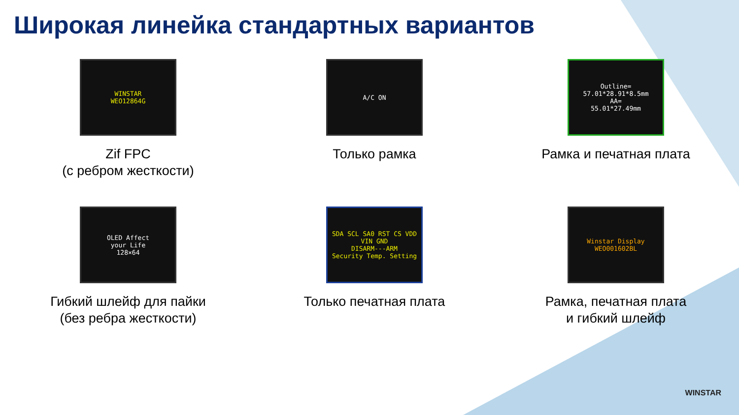Широкая линейка стандартных вариантов
WINSTAR
WEO12864G
Zif FPC
(с ребром жесткости)
A/C ON
Только рамка
Outline=
57.01*28.91*8.5mm
AA=
55.01*27.49mm
Рамка и печатная плата
OLED Affect
your Life
128×64
Гибкий шлейф для пайки
(без ребра жесткости)
SDA SCL SA0 RST CS VDD VIN GND
DISARM---ARM
Security Temp. Setting
Только печатная плата
Winstar Display
WEO001602BL
Рамка, печатная плата
и гибкий шлейф
WINSTAR